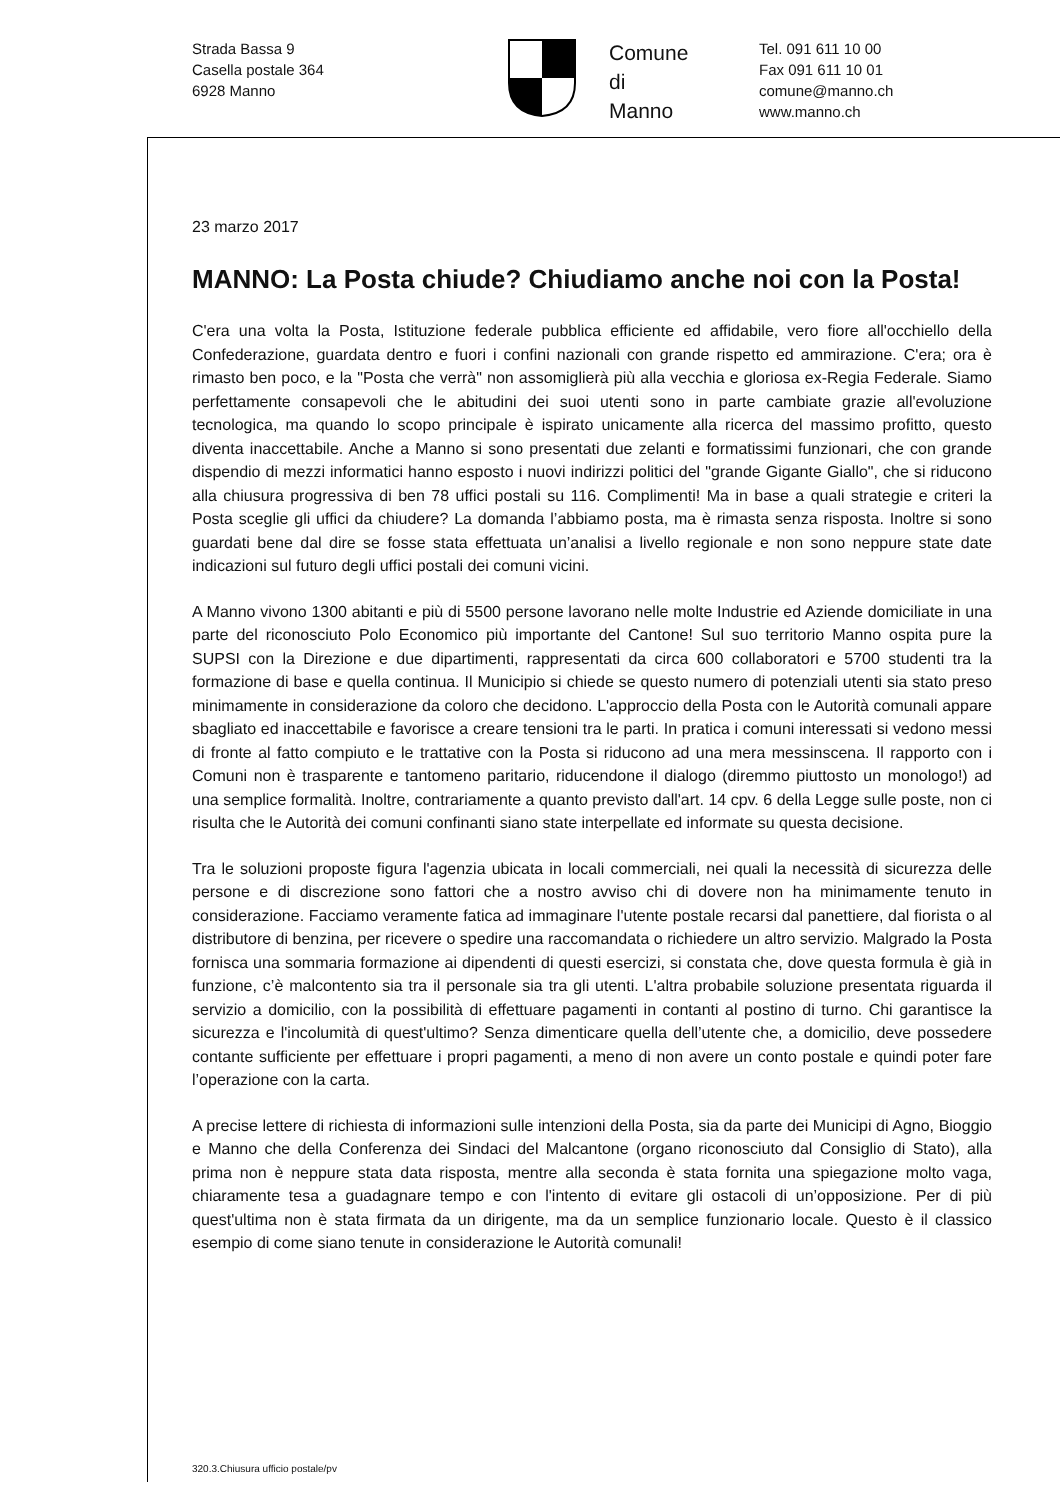Strada Bassa 9
Casella postale 364
6928 Manno
Comune
di
Manno
Tel. 091 611 10 00
Fax 091 611 10 01
comune@manno.ch
www.manno.ch
23 marzo 2017
MANNO: La Posta chiude? Chiudiamo anche noi con la Posta!
C'era una volta la Posta, Istituzione federale pubblica efficiente ed affidabile, vero fiore all'occhiello della Confederazione, guardata dentro e fuori i confini nazionali con grande rispetto ed ammirazione. C'era; ora è rimasto ben poco, e la "Posta che verrà" non assomiglierà più alla vecchia e gloriosa ex-Regia Federale. Siamo perfettamente consapevoli che le abitudini dei suoi utenti sono in parte cambiate grazie all'evoluzione tecnologica, ma quando lo scopo principale è ispirato unicamente alla ricerca del massimo profitto, questo diventa inaccettabile. Anche a Manno si sono presentati due zelanti e formatissimi funzionari, che con grande dispendio di mezzi informatici hanno esposto i nuovi indirizzi politici del "grande Gigante Giallo", che si riducono alla chiusura progressiva di ben 78 uffici postali su 116. Complimenti! Ma in base a quali strategie e criteri la Posta sceglie gli uffici da chiudere? La domanda l’abbiamo posta, ma è rimasta senza risposta. Inoltre si sono guardati bene dal dire se fosse stata effettuata un’analisi a livello regionale e non sono neppure state date indicazioni sul futuro degli uffici postali dei comuni vicini.
A Manno vivono 1300 abitanti e più di 5500 persone lavorano nelle molte Industrie ed Aziende domiciliate in una parte del riconosciuto Polo Economico più importante del Cantone! Sul suo territorio Manno ospita pure la SUPSI con la Direzione e due dipartimenti, rappresentati da circa 600 collaboratori e 5700 studenti tra la formazione di base e quella continua. Il Municipio si chiede se questo numero di potenziali utenti sia stato preso minimamente in considerazione da coloro che decidono. L'approccio della Posta con le Autorità comunali appare sbagliato ed inaccettabile e favorisce a creare tensioni tra le parti. In pratica i comuni interessati si vedono messi di fronte al fatto compiuto e le trattative con la Posta si riducono ad una mera messinscena. Il rapporto con i Comuni non è trasparente e tantomeno paritario, riducendone il dialogo (diremmo piuttosto un monologo!) ad una semplice formalità. Inoltre, contrariamente a quanto previsto dall'art. 14 cpv. 6 della Legge sulle poste, non ci risulta che le Autorità dei comuni confinanti siano state interpellate ed informate su questa decisione.
Tra le soluzioni proposte figura l'agenzia ubicata in locali commerciali, nei quali la necessità di sicurezza delle persone e di discrezione sono fattori che a nostro avviso chi di dovere non ha minimamente tenuto in considerazione. Facciamo veramente fatica ad immaginare l'utente postale recarsi dal panettiere, dal fiorista o al distributore di benzina, per ricevere o spedire una raccomandata o richiedere un altro servizio. Malgrado la Posta fornisca una sommaria formazione ai dipendenti di questi esercizi, si constata che, dove questa formula è già in funzione, c’è malcontento sia tra il personale sia tra gli utenti. L'altra probabile soluzione presentata riguarda il servizio a domicilio, con la possibilità di effettuare pagamenti in contanti al postino di turno. Chi garantisce la sicurezza e l'incolumità di quest'ultimo? Senza dimenticare quella dell’utente che, a domicilio, deve possedere contante sufficiente per effettuare i propri pagamenti, a meno di non avere un conto postale e quindi poter fare l’operazione con la carta.
A precise lettere di richiesta di informazioni sulle intenzioni della Posta, sia da parte dei Municipi di Agno, Bioggio e Manno che della Conferenza dei Sindaci del Malcantone (organo riconosciuto dal Consiglio di Stato), alla prima non è neppure stata data risposta, mentre alla seconda è stata fornita una spiegazione molto vaga, chiaramente tesa a guadagnare tempo e con l'intento di evitare gli ostacoli di un’opposizione. Per di più quest'ultima non è stata firmata da un dirigente, ma da un semplice funzionario locale. Questo è il classico esempio di come siano tenute in considerazione le Autorità comunali!
320.3.Chiusura ufficio postale/pv